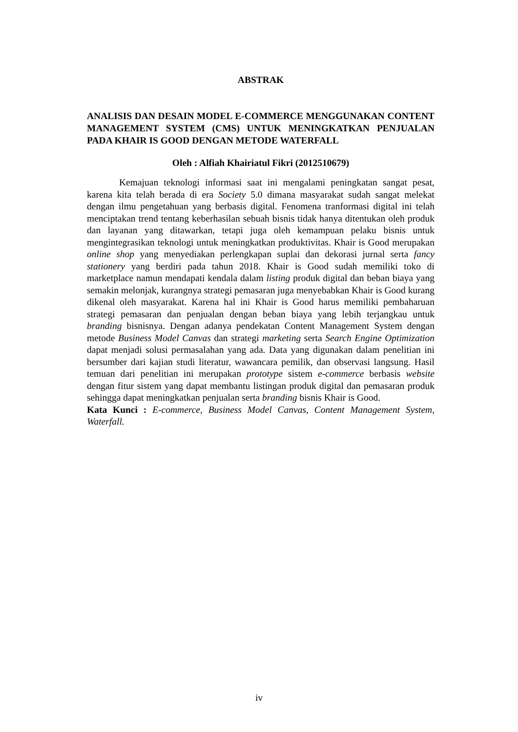ABSTRAK
ANALISIS DAN DESAIN MODEL E-COMMERCE MENGGUNAKAN CONTENT MANAGEMENT SYSTEM (CMS) UNTUK MENINGKATKAN PENJUALAN PADA KHAIR IS GOOD DENGAN METODE WATERFALL
Oleh : Alfiah Khairiatul Fikri (2012510679)
Kemajuan teknologi informasi saat ini mengalami peningkatan sangat pesat, karena kita telah berada di era Society 5.0 dimana masyarakat sudah sangat melekat dengan ilmu pengetahuan yang berbasis digital. Fenomena tranformasi digital ini telah menciptakan trend tentang keberhasilan sebuah bisnis tidak hanya ditentukan oleh produk dan layanan yang ditawarkan, tetapi juga oleh kemampuan pelaku bisnis untuk mengintegrasikan teknologi untuk meningkatkan produktivitas. Khair is Good merupakan online shop yang menyediakan perlengkapan suplai dan dekorasi jurnal serta fancy stationery yang berdiri pada tahun 2018. Khair is Good sudah memiliki toko di marketplace namun mendapati kendala dalam listing produk digital dan beban biaya yang semakin melonjak, kurangnya strategi pemasaran juga menyebabkan Khair is Good kurang dikenal oleh masyarakat. Karena hal ini Khair is Good harus memiliki pembaharuan strategi pemasaran dan penjualan dengan beban biaya yang lebih terjangkau untuk branding bisnisnya. Dengan adanya pendekatan Content Management System dengan metode Business Model Canvas dan strategi marketing serta Search Engine Optimization dapat menjadi solusi permasalahan yang ada. Data yang digunakan dalam penelitian ini bersumber dari kajian studi literatur, wawancara pemilik, dan observasi langsung. Hasil temuan dari penelitian ini merupakan prototype sistem e-commerce berbasis website dengan fitur sistem yang dapat membantu listingan produk digital dan pemasaran produk sehingga dapat meningkatkan penjualan serta branding bisnis Khair is Good.
Kata Kunci : E-commerce, Business Model Canvas, Content Management System, Waterfall.
iv